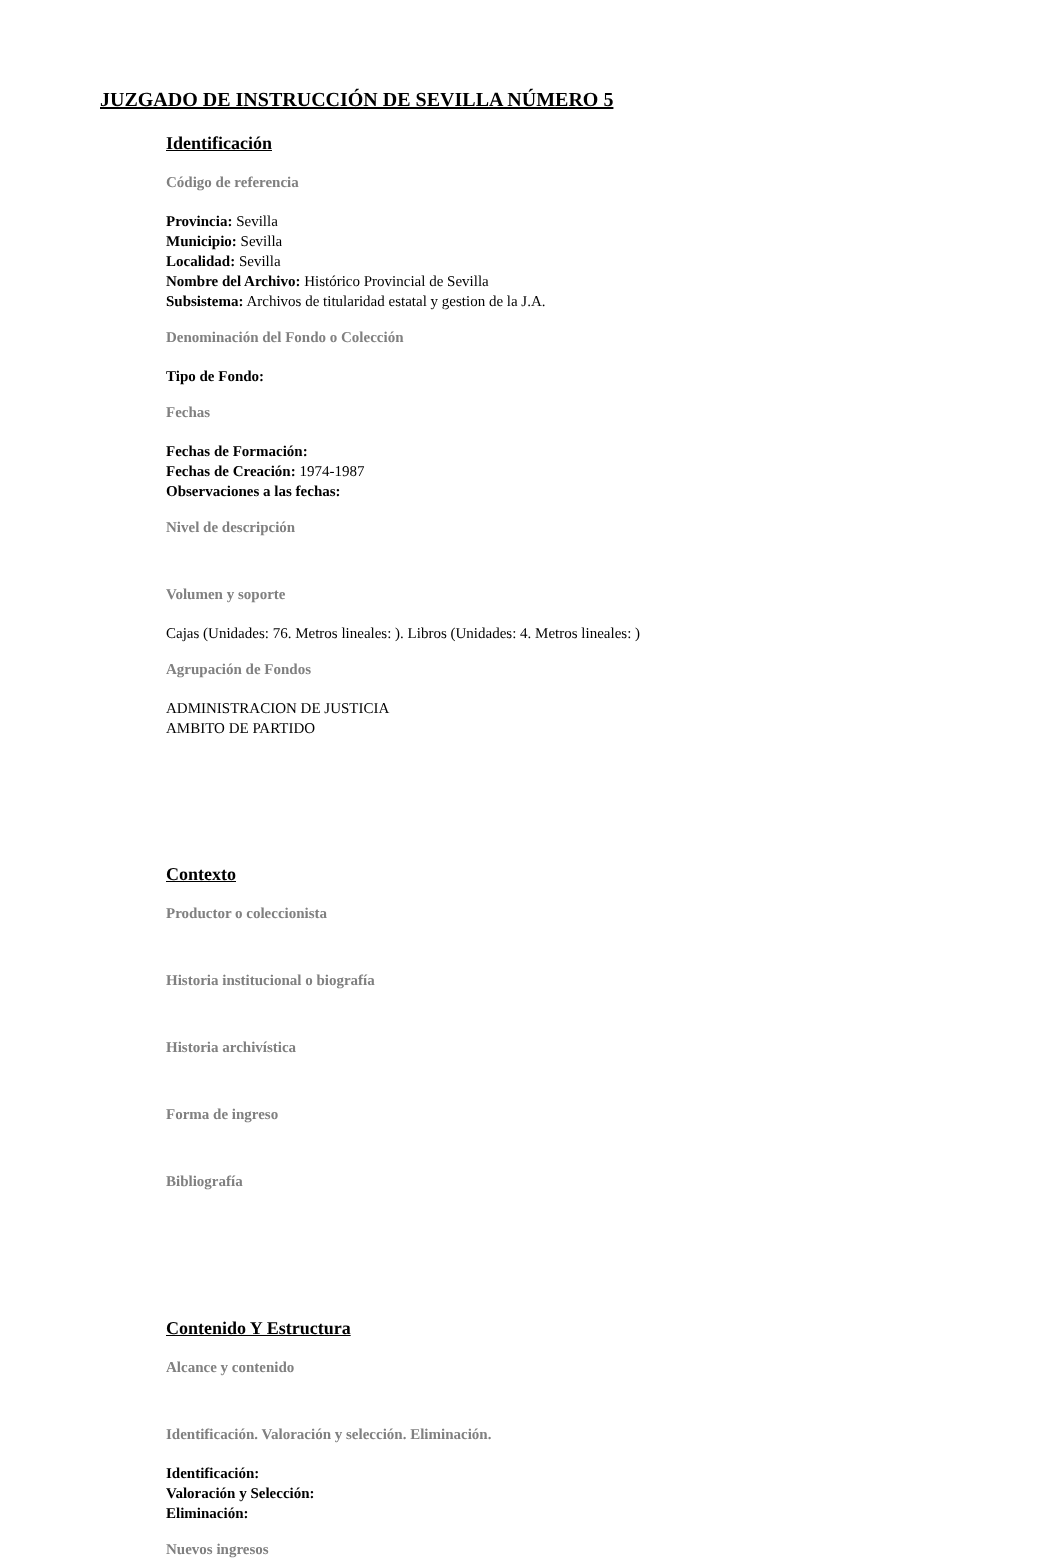JUZGADO DE INSTRUCCIÓN DE SEVILLA NÚMERO 5
Identificación
Código de referencia
Provincia: Sevilla
Municipio: Sevilla
Localidad: Sevilla
Nombre del Archivo: Histórico Provincial de Sevilla
Subsistema: Archivos de titularidad estatal y gestion de la J.A.
Denominación del Fondo o Colección
Tipo de Fondo:
Fechas
Fechas de Formación:
Fechas de Creación: 1974-1987
Observaciones a las fechas:
Nivel de descripción
Volumen y soporte
Cajas (Unidades: 76. Metros lineales: ). Libros (Unidades: 4. Metros lineales: )
Agrupación de Fondos
ADMINISTRACION DE JUSTICIA
AMBITO DE PARTIDO
Contexto
Productor o coleccionista
Historia institucional o biografía
Historia archivística
Forma de ingreso
Bibliografía
Contenido Y Estructura
Alcance y contenido
Identificación. Valoración y selección. Eliminación.
Identificación:
Valoración y Selección:
Eliminación:
Nuevos ingresos